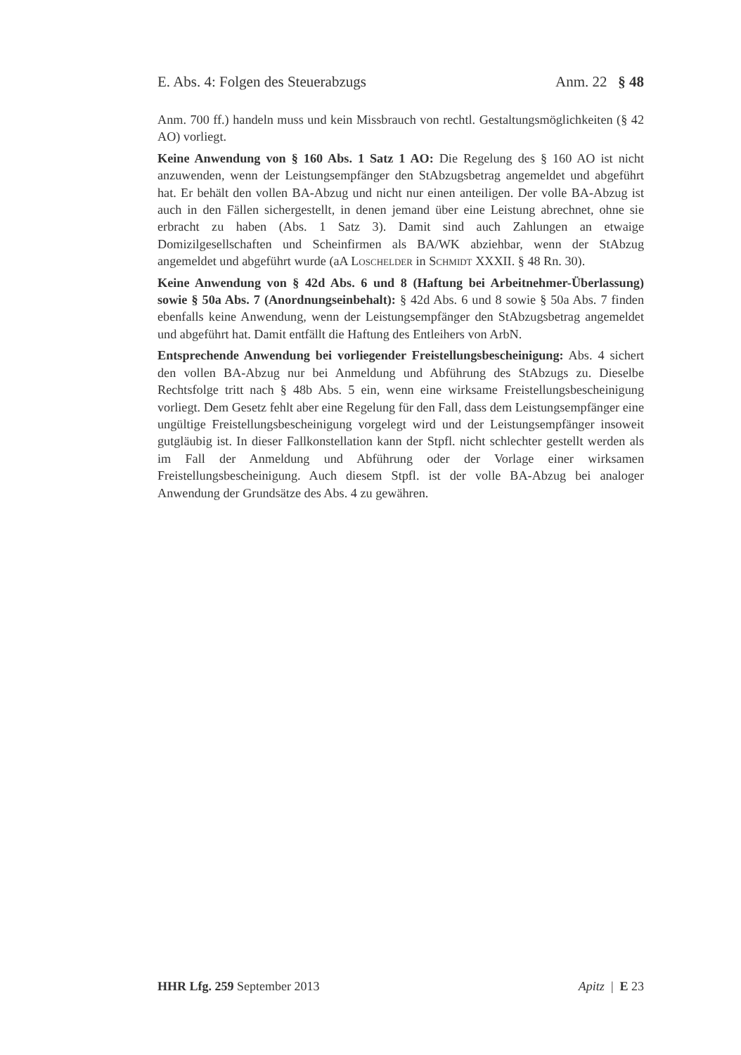E. Abs. 4: Folgen des Steuerabzugs Anm. 22 § 48
Anm. 700 ff.) handeln muss und kein Missbrauch von rechtl. Gestaltungsmöglichkeiten (§ 42 AO) vorliegt.
Keine Anwendung von § 160 Abs. 1 Satz 1 AO: Die Regelung des § 160 AO ist nicht anzuwenden, wenn der Leistungsempfänger den StAbzugsbetrag angemeldet und abgeführt hat. Er behält den vollen BA-Abzug und nicht nur einen anteiligen. Der volle BA-Abzug ist auch in den Fällen sichergestellt, in denen jemand über eine Leistung abrechnet, ohne sie erbracht zu haben (Abs. 1 Satz 3). Damit sind auch Zahlungen an etwaige Domizilgesellschaften und Scheinfirmen als BA/WK abziehbar, wenn der StAbzug angemeldet und abgeführt wurde (aA Loschelder in Schmidt XXXII. § 48 Rn. 30).
Keine Anwendung von § 42d Abs. 6 und 8 (Haftung bei Arbeitnehmer-Überlassung) sowie § 50a Abs. 7 (Anordnungseinbehalt): § 42d Abs. 6 und 8 sowie § 50a Abs. 7 finden ebenfalls keine Anwendung, wenn der Leistungsempfänger den StAbzugsbetrag angemeldet und abgeführt hat. Damit entfällt die Haftung des Entleihers von ArbN.
Entsprechende Anwendung bei vorliegender Freistellungsbescheinigung: Abs. 4 sichert den vollen BA-Abzug nur bei Anmeldung und Abführung des StAbzugs zu. Dieselbe Rechtsfolge tritt nach § 48b Abs. 5 ein, wenn eine wirksame Freistellungsbescheinigung vorliegt. Dem Gesetz fehlt aber eine Regelung für den Fall, dass dem Leistungsempfänger eine ungültige Freistellungsbescheinigung vorgelegt wird und der Leistungsempfänger insoweit gutgläubig ist. In dieser Fallkonstellation kann der Stpfl. nicht schlechter gestellt werden als im Fall der Anmeldung und Abführung oder der Vorlage einer wirksamen Freistellungsbescheinigung. Auch diesem Stpfl. ist der volle BA-Abzug bei analoger Anwendung der Grundsätze des Abs. 4 zu gewähren.
HHR Lfg. 259 September 2013 Apitz | E 23